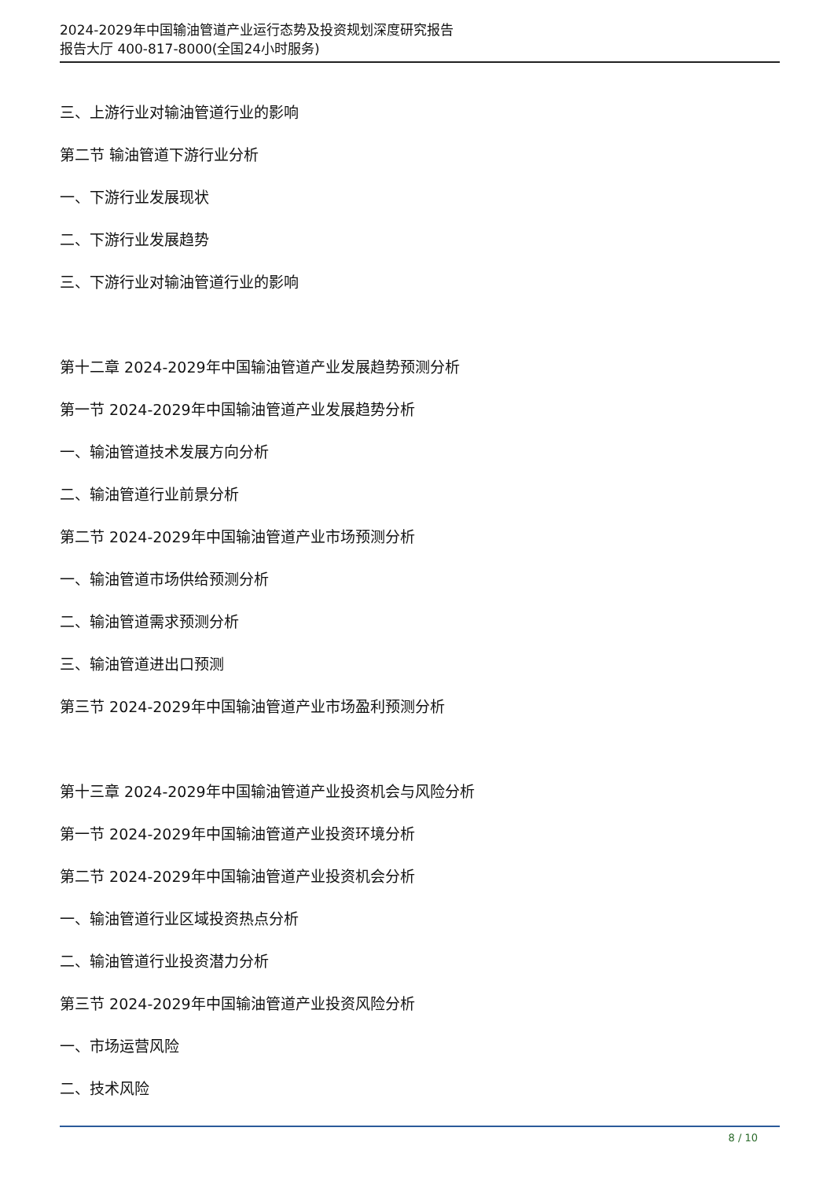2024-2029年中国输油管道产业运行态势及投资规划深度研究报告
报告大厅 400-817-8000(全国24小时服务)
三、上游行业对输油管道行业的影响
第二节 输油管道下游行业分析
一、下游行业发展现状
二、下游行业发展趋势
三、下游行业对输油管道行业的影响
第十二章 2024-2029年中国输油管道产业发展趋势预测分析
第一节 2024-2029年中国输油管道产业发展趋势分析
一、输油管道技术发展方向分析
二、输油管道行业前景分析
第二节 2024-2029年中国输油管道产业市场预测分析
一、输油管道市场供给预测分析
二、输油管道需求预测分析
三、输油管道进出口预测
第三节 2024-2029年中国输油管道产业市场盈利预测分析
第十三章 2024-2029年中国输油管道产业投资机会与风险分析
第一节 2024-2029年中国输油管道产业投资环境分析
第二节 2024-2029年中国输油管道产业投资机会分析
一、输油管道行业区域投资热点分析
二、输油管道行业投资潜力分析
第三节 2024-2029年中国输油管道产业投资风险分析
一、市场运营风险
二、技术风险
8 / 10